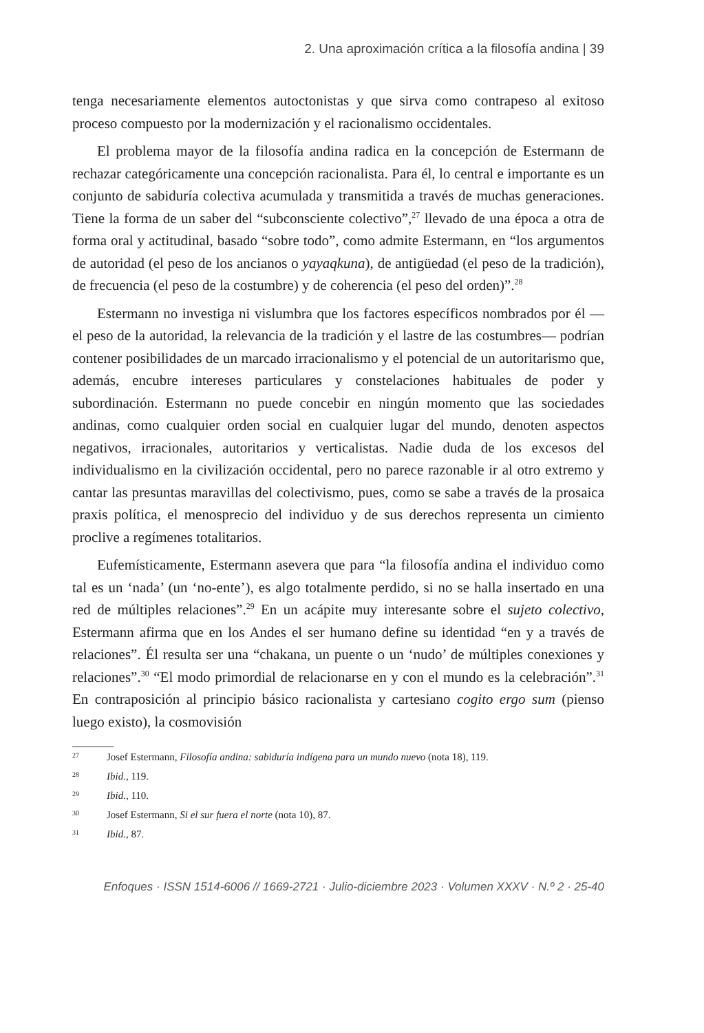2. Una aproximación crítica a la filosofía andina | 39
tenga necesariamente elementos autoctonistas y que sirva como contrapeso al exitoso proceso compuesto por la modernización y el racionalismo occidentales.
El problema mayor de la filosofía andina radica en la concepción de Estermann de rechazar categóricamente una concepción racionalista. Para él, lo central e importante es un conjunto de sabiduría colectiva acumulada y transmitida a través de muchas generaciones. Tiene la forma de un saber del “subconsciente colectivo”,<sup>27</sup> llevado de una época a otra de forma oral y actitudinal, basado “sobre todo”, como admite Estermann, en “los argumentos de autoridad (el peso de los ancianos o yayaqkuna), de antigüedad (el peso de la tradición), de frecuencia (el peso de la costumbre) y de coherencia (el peso del orden)”.<sup>28</sup>
Estermann no investiga ni vislumbra que los factores específicos nombrados por él —el peso de la autoridad, la relevancia de la tradición y el lastre de las costumbres— podrían contener posibilidades de un marcado irracionalismo y el potencial de un autoritarismo que, además, encubre intereses particulares y constelaciones habituales de poder y subordinación. Estermann no puede concebir en ningún momento que las sociedades andinas, como cualquier orden social en cualquier lugar del mundo, denoten aspectos negativos, irracionales, autoritarios y verticalistas. Nadie duda de los excesos del individualismo en la civilización occidental, pero no parece razonable ir al otro extremo y cantar las presuntas maravillas del colectivismo, pues, como se sabe a través de la prosaica praxis política, el menosprecio del individuo y de sus derechos representa un cimiento proclive a regímenes totalitarios.
Eufemísticamente, Estermann asevera que para “la filosofía andina el individuo como tal es un ‘nada’ (un ‘no-ente’), es algo totalmente perdido, si no se halla insertado en una red de múltiples relaciones”.<sup>29</sup> En un acápite muy interesante sobre el sujeto colectivo, Estermann afirma que en los Andes el ser humano define su identidad “en y a través de relaciones”. Él resulta ser una “chakana, un puente o un ‘nudo’ de múltiples conexiones y relaciones”.<sup>30</sup> “El modo primordial de relacionarse en y con el mundo es la celebración”.<sup>31</sup> En contraposición al principio básico racionalista y cartesiano cogito ergo sum (pienso luego existo), la cosmovisión
27
Josef Estermann, Filosofía andina: sabiduría indígena para un mundo nuevo (nota 18), 119.
28
Ibid., 119.
29
Ibid., 110.
30
Josef Estermann, Si el sur fuera el norte (nota 10), 87.
31
Ibid., 87.
Enfoques · ISSN 1514-6006 // 1669-2721 · Julio-diciembre 2023 · Volumen XXXV · N.º 2 · 25-40